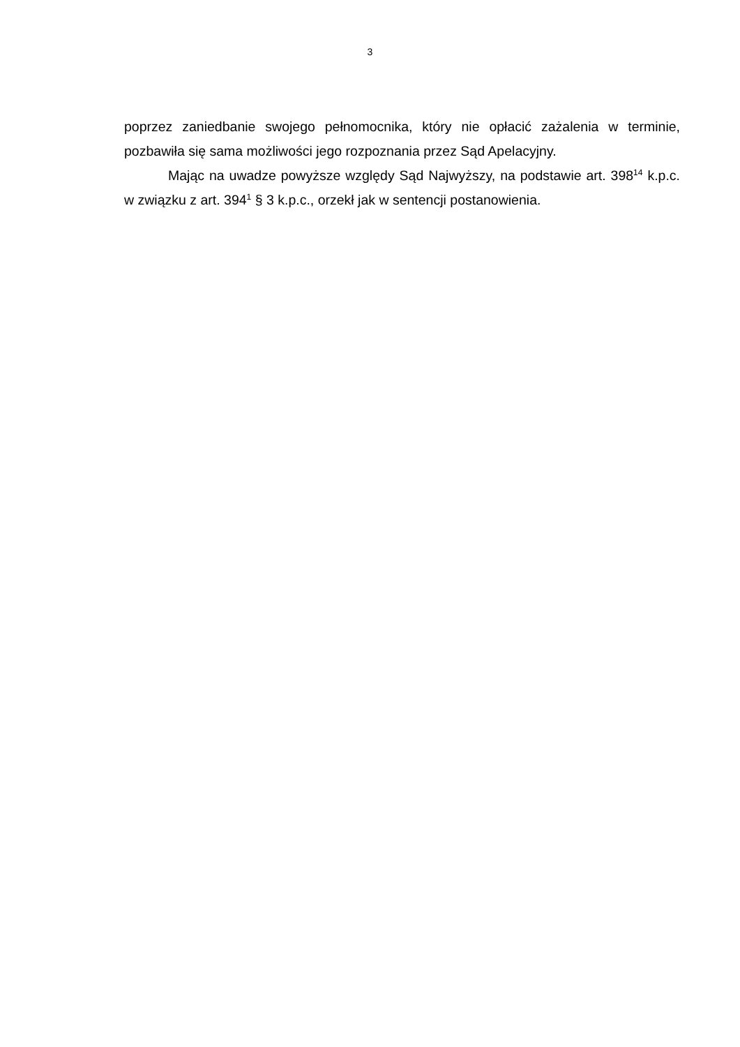3
poprzez zaniedbanie swojego pełnomocnika, który nie opłacić zażalenia w terminie, pozbawiła się sama możliwości jego rozpoznania przez Sąd Apelacyjny.
Mając na uwadze powyższe względy Sąd Najwyższy, na podstawie art. 398<sup>14</sup> k.p.c. w związku z art. 394<sup>1</sup> § 3 k.p.c., orzekł jak w sentencji postanowienia.